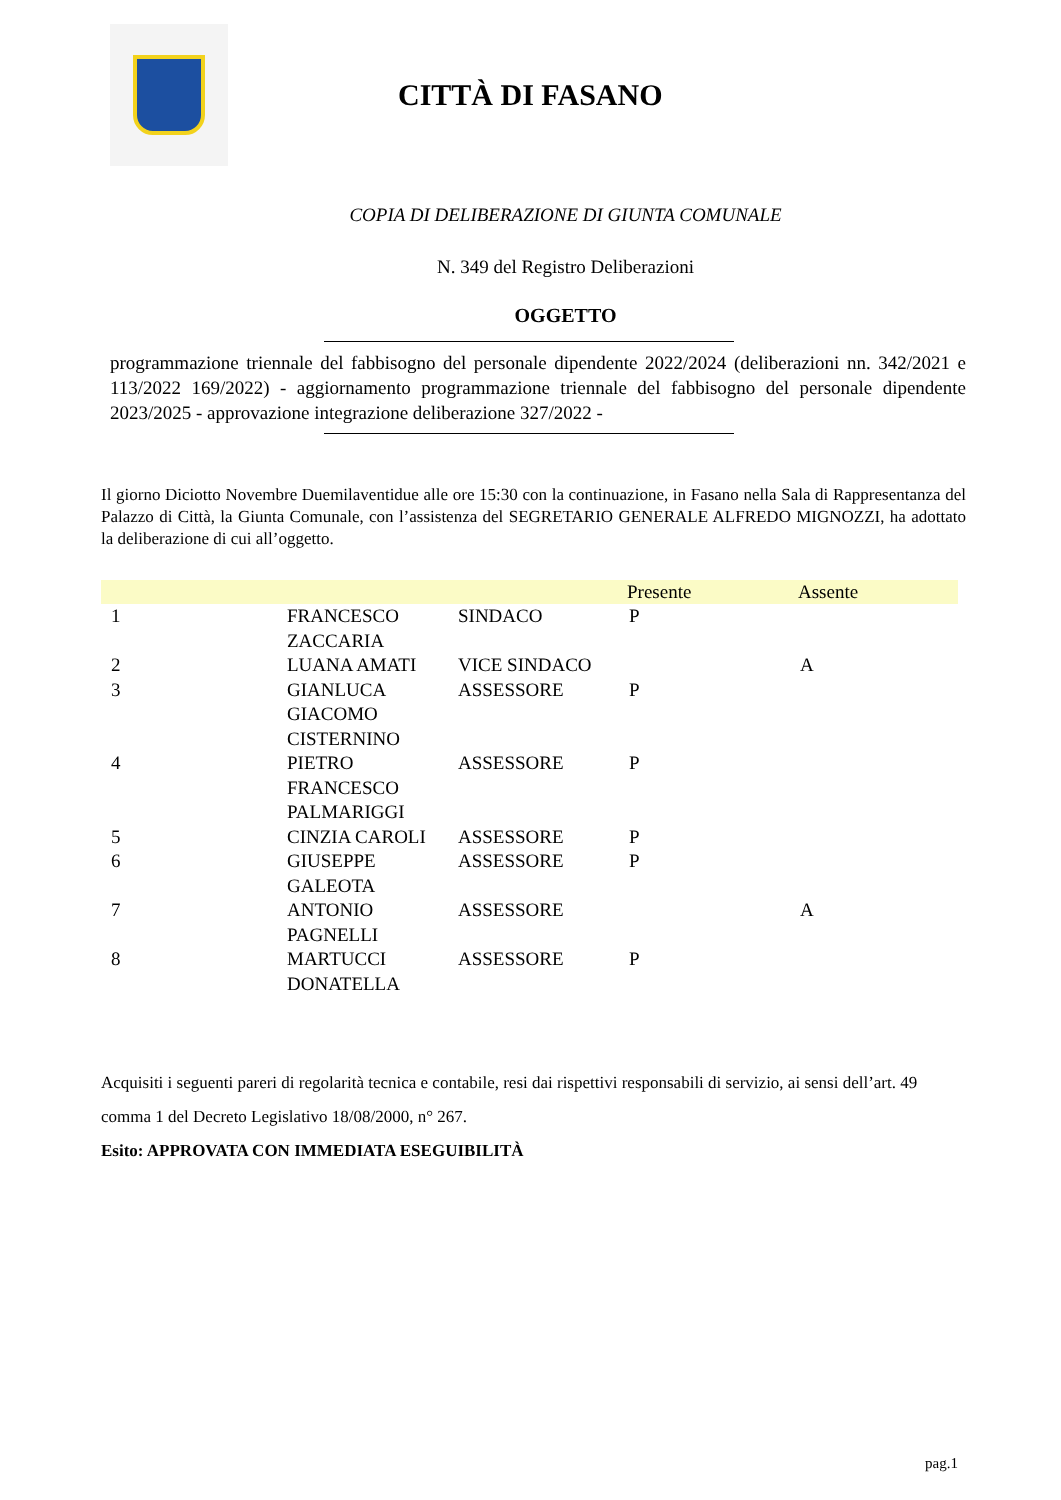CITTÀ DI FASANO
COPIA DI DELIBERAZIONE DI GIUNTA COMUNALE
N. 349 del Registro Deliberazioni
OGGETTO
programmazione triennale del fabbisogno del personale dipendente 2022/2024 (deliberazioni nn. 342/2021 e 113/2022 169/2022) - aggiornamento programmazione triennale del fabbisogno del personale dipendente 2023/2025 - approvazione integrazione deliberazione 327/2022 -
Il giorno Diciotto Novembre Duemilaventidue alle ore 15:30 con la continuazione, in Fasano nella Sala di Rappresentanza del Palazzo di Città, la Giunta Comunale, con l’assistenza del SEGRETARIO GENERALE ALFREDO MIGNOZZI, ha adottato la deliberazione di cui all’oggetto.
| | | | Presente | Assente |
| --- | --- | --- | --- | --- |
| 1 | FRANCESCO ZACCARIA | SINDACO | P | |
| 2 | LUANA AMATI | VICE SINDACO | | A |
| 3 | GIANLUCA GIACOMO CISTERNINO | ASSESSORE | P | |
| 4 | PIETRO FRANCESCO PALMARIGGI | ASSESSORE | P | |
| 5 | CINZIA CAROLI | ASSESSORE | P | |
| 6 | GIUSEPPE GALEOTA | ASSESSORE | P | |
| 7 | ANTONIO PAGNELLI | ASSESSORE | | A |
| 8 | MARTUCCI DONATELLA | ASSESSORE | P | |
Acquisiti i seguenti pareri di regolarità tecnica e contabile, resi dai rispettivi responsabili di servizio, ai sensi dell’art. 49 comma 1 del Decreto Legislativo 18/08/2000, n° 267.
Esito: APPROVATA CON IMMEDIATA ESEGUIBILITÀ
pag.1